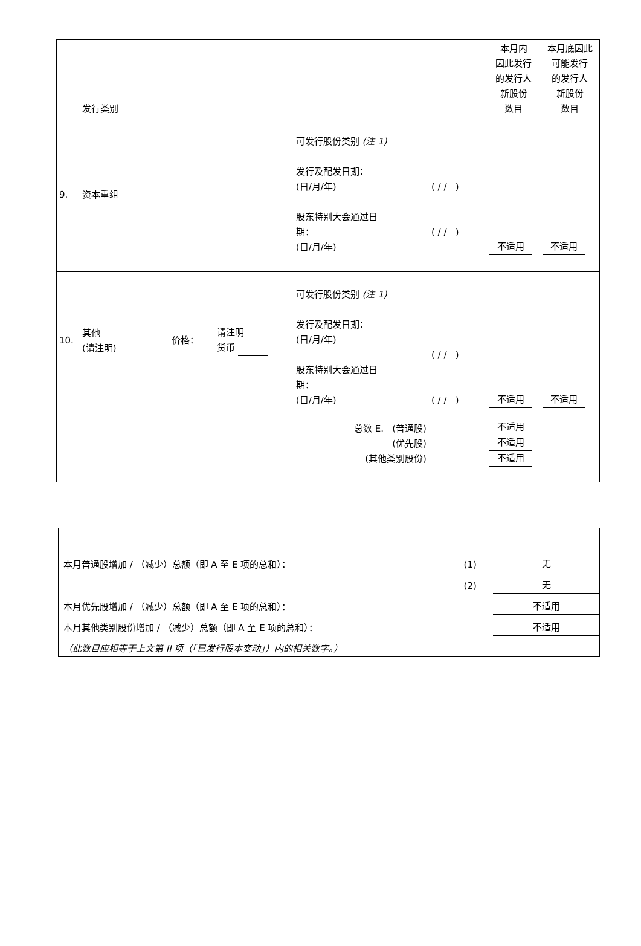| | 发行类别 | | | | | 本月内 因此发行 的发行人 新股份 数目 | 本月底因此 可能发行 的发行人 新股份 数目 |
| 9. | 资本重组 | | | 可发行股份类别 (注 1) 发行及配发日期： (日/月/年) 股东特别大会通过日 期： (日/月/年) | ( / / ) ( / / ) | 不适用 | 不适用 |
| 10. | 其他 (请注明) | 价格： | 请注明 货币 | 可发行股份类别 (注 1) 发行及配发日期： (日/月/年) 股东特别大会通过日 期： (日/月/年) | ( / / ) ( / / ) | 不适用 | 不适用 |
| 总数 E. (普通股) (优先股) (其他类别股份) | | | | | | 不适用 不适用 不适用 | |
| 本月普通股增加 / （减少）总额（即 A 至 E 项的总和）： | (1) | 无 |
| | (2) | 无 |
| 本月优先股增加 / （减少）总额（即 A 至 E 项的总和）： | | 不适用 |
| 本月其他类别股份增加 / （减少）总额（即 A 至 E 项的总和）： | | 不适用 |
| （此数目应相等于上文第 II 项（「已发行股本变动」）内的相关数字。） | | |